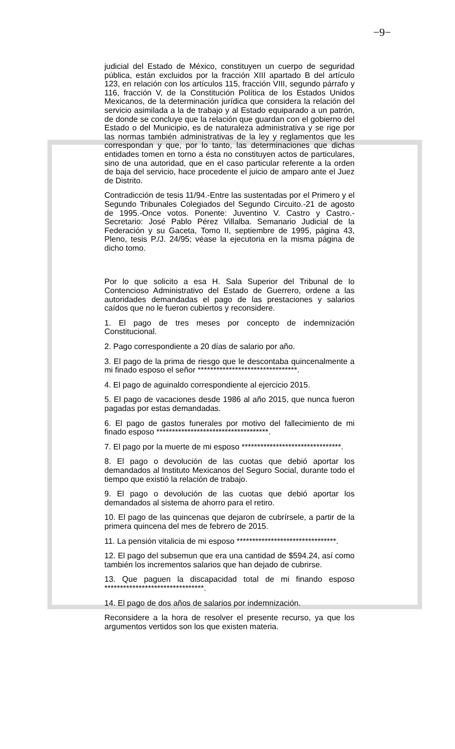−9−
judicial del Estado de México, constituyen un cuerpo de seguridad pública, están excluidos por la fracción XIII apartado B del artículo 123, en relación con los artículos 115, fracción VIII, segundo párrafo y 116, fracción V, de la Constitución Política de los Estados Unidos Mexicanos, de la determinación jurídica que considera la relación del servicio asimilada a la de trabajo y al Estado equiparado a un patrón, de donde se concluye que la relación que guardan con el gobierno del Estado o del Municipio, es de naturaleza administrativa y se rige por las normas también administrativas de la ley y reglamentos que les correspondan y que, por lo tanto, las determinaciones que dichas entidades tomen en torno a ésta no constituyen actos de particulares, sino de una autoridad, que en el caso particular referente a la orden de baja del servicio, hace procedente el juicio de amparo ante el Juez de Distrito.
Contradicción de tesis 11/94.-Entre las sustentadas por el Primero y el Segundo Tribunales Colegiados del Segundo Circuito.-21 de agosto de 1995.-Once votos. Ponente: Juventino V. Castro y Castro.-Secretario: José Pablo Pérez Villalba. Semanario Judicial de la Federación y su Gaceta, Tomo II, septiembre de 1995, página 43, Pleno, tesis P./J. 24/95; véase la ejecutoria en la misma página de dicho tomo.
Por lo que solicito a esa H. Sala Superior del Tribunal de lo Contencioso Administrativo del Estado de Guerrero, ordene a las autoridades demandadas el pago de las prestaciones y salarios caídos que no le fueron cubiertos y reconsidere.
1. El pago de tres meses por concepto de indemnización Constitucional.
2. Pago correspondiente a 20 días de salario por año.
3. El pago de la prima de riesgo que le descontaba quincenalmente a mi finado esposo el señor ********************************.
4. El pago de aguinaldo correspondiente al ejercicio 2015.
5. El pago de vacaciones desde 1986 al año 2015, que nunca fueron pagadas por estas demandadas.
6. El pago de gastos funerales por motivo del fallecimiento de mi finado esposo ************************************.
7. El pago por la muerte de mi esposo ********************************.
8. El pago o devolución de las cuotas que debió aportar los demandados al Instituto Mexicanos del Seguro Social, durante todo el tiempo que existió la relación de trabajo.
9. El pago o devolución de las cuotas que debió aportar los demandados al sistema de ahorro para el retiro.
10. El pago de las quincenas que dejaron de cubrírsele, a partir de la primera quincena del mes de febrero de 2015.
11. La pensión vitalicia de mi esposo ********************************.
12. El pago del subsemun que era una cantidad de $594.24, así como también los incrementos salarios que han dejado de cubrirse.
13. Que paguen la discapacidad total de mi finando esposo ********************************.
14. El pago de dos años de salarios por indemnización.
Reconsidere a la hora de resolver el presente recurso, ya que los argumentos vertidos son los que existen materia.